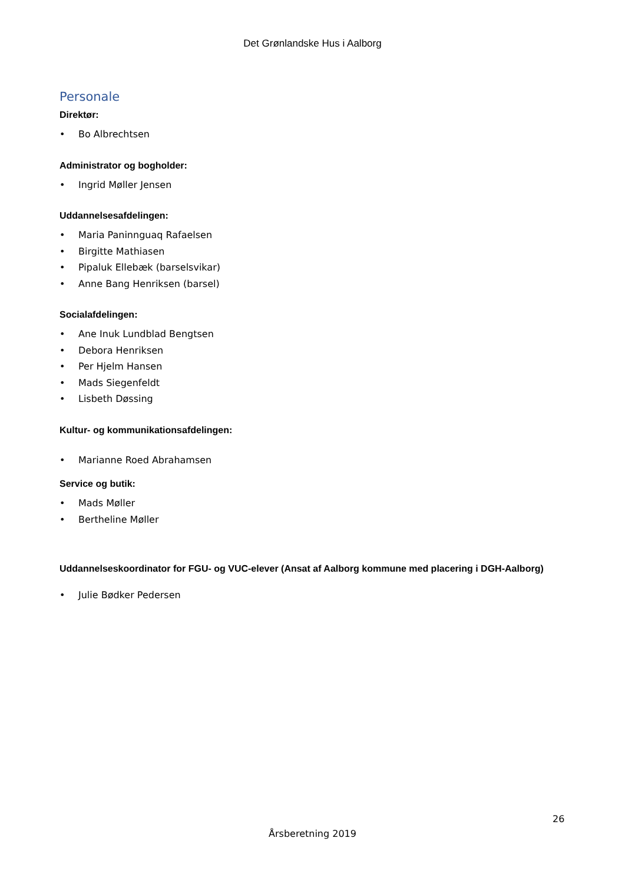Det Grønlandske Hus i Aalborg
Personale
Direktør:
• Bo Albrechtsen
Administrator og bogholder:
• Ingrid Møller Jensen
Uddannelsesafdelingen:
• Maria Paninnguaq Rafaelsen
• Birgitte Mathiasen
• Pipaluk Ellebæk (barselsvikar)
• Anne Bang Henriksen (barsel)
Socialafdelingen:
• Ane Inuk Lundblad Bengtsen
• Debora Henriksen
• Per Hjelm Hansen
• Mads Siegenfeldt
• Lisbeth Døssing
Kultur- og kommunikationsafdelingen:
• Marianne Roed Abrahamsen
Service og butik:
• Mads Møller
• Bertheline Møller
Uddannelseskoordinator for FGU- og VUC-elever (Ansat af Aalborg kommune med placering i DGH-Aalborg)
• Julie Bødker Pedersen
26
Årsberetning 2019